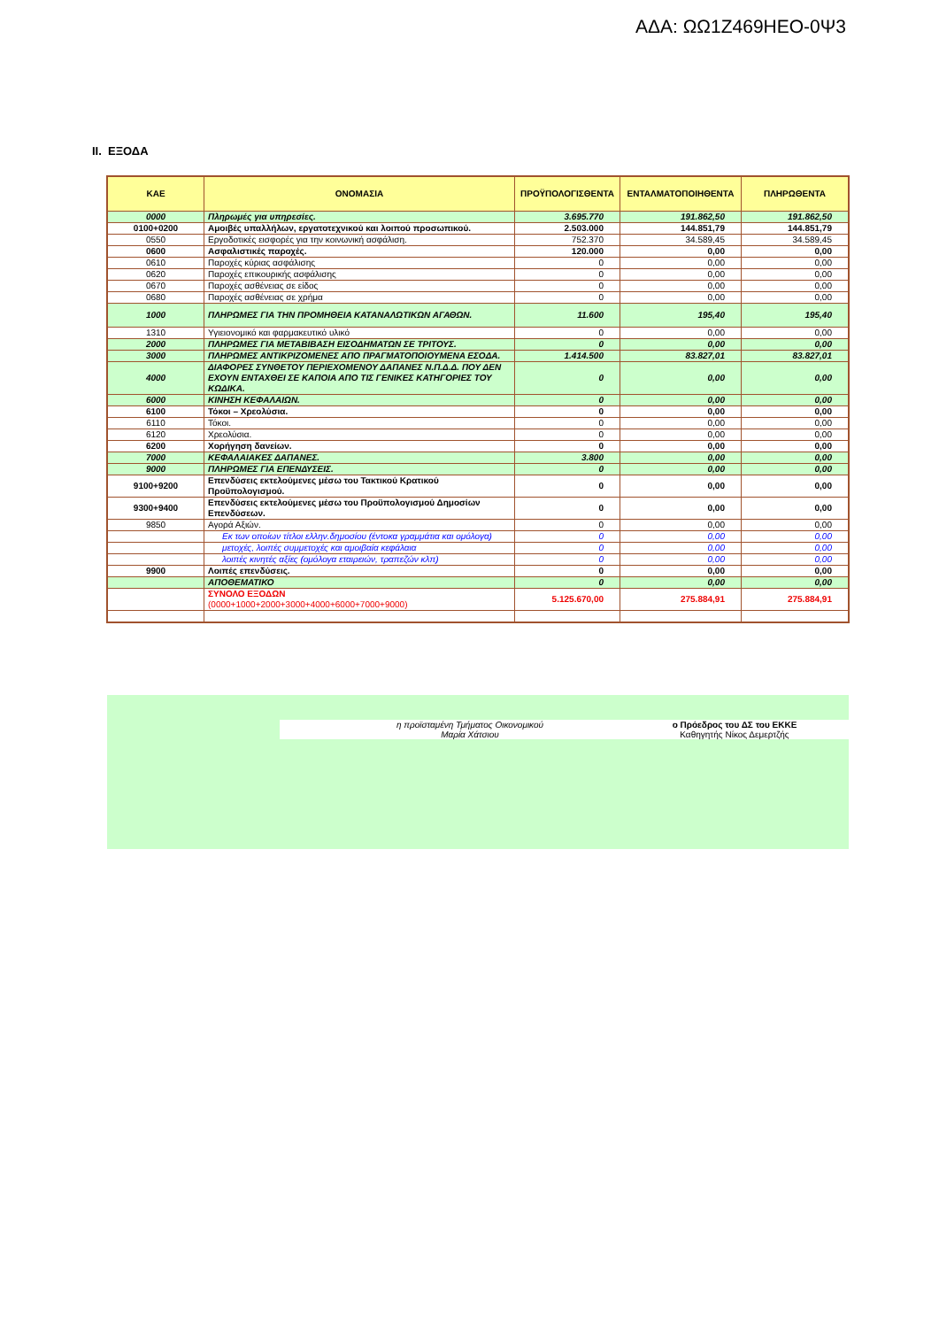ΑΔΑ: ΩΩ1Ζ469ΗΕΟ-0Ψ3
II. ΕΞΟΔΑ
| ΚΑΕ | ΟΝΟΜΑΣΙΑ | ΠΡΟΫΠΟΛΟΓΙΣΘΕΝΤΑ | ΕΝΤΑΛΜΑΤΟΠΟΙΗΘΕΝΤΑ | ΠΛΗΡΩΘΕΝΤΑ |
| --- | --- | --- | --- | --- |
| 0000 | Πληρωμές για υπηρεσίες. | 3.695.770 | 191.862,50 | 191.862,50 |
| 0100+0200 | Αμοιβές υπαλλήλων, εργατοτεχνικού και λοιπού προσωπικού. | 2.503.000 | 144.851,79 | 144.851,79 |
| 0550 | Εργοδοτικές εισφορές για την κοινωνική ασφάλιση. | 752.370 | 34.589,45 | 34.589,45 |
| 0600 | Ασφαλιστικές παροχές. | 120.000 | 0,00 | 0,00 |
| 0610 | Παροχές κύριας ασφάλισης | 0 | 0,00 | 0,00 |
| 0620 | Παροχές επικουρικής ασφάλισης | 0 | 0,00 | 0,00 |
| 0670 | Παροχές ασθένειας σε είδος | 0 | 0,00 | 0,00 |
| 0680 | Παροχές ασθένειας σε χρήμα | 0 | 0,00 | 0,00 |
| 1000 | ΠΛΗΡΩΜΕΣ ΓΙΑ ΤΗΝ ΠΡΟΜΗΘΕΙΑ ΚΑΤΑΝΑΛΩΤΙΚΩΝ ΑΓΑΘΩΝ. | 11.600 | 195,40 | 195,40 |
| 1310 | Υγιειονομικό και φαρμακευτικό υλικό | 0 | 0,00 | 0,00 |
| 2000 | ΠΛΗΡΩΜΕΣ ΓΙΑ ΜΕΤΑΒΙΒΑΣΗ ΕΙΣΟΔΗΜΑΤΩΝ ΣΕ ΤΡΙΤΟΥΣ. | 0 | 0,00 | 0,00 |
| 3000 | ΠΛΗΡΩΜΕΣ ΑΝΤΙΚΡΙΖΟΜΕΝΕΣ ΑΠΟ ΠΡΑΓΜΑΤΟΠΟΙΟΥΜΕΝΑ ΕΣΟΔΑ. | 1.414.500 | 83.827,01 | 83.827,01 |
| 4000 | ΔΙΑΦΟΡΕΣ ΣΥΝΘΕΤΟΥ ΠΕΡΙΕΧΟΜΕΝΟΥ ΔΑΠΑΝΕΣ Ν.Π.Δ.Δ. ΠΟΥ ΔΕΝ ΕΧΟΥΝ ΕΝΤΑΧΘΕΙ ΣΕ ΚΑΠΟΙΑ ΑΠΟ ΤΙΣ ΓΕΝΙΚΕΣ ΚΑΤΗΓΟΡΙΕΣ ΤΟΥ ΚΩΔΙΚΑ. | 0 | 0,00 | 0,00 |
| 6000 | ΚΙΝΗΣΗ ΚΕΦΑΛΑΙΩΝ. | 0 | 0,00 | 0,00 |
| 6100 | Τόκοι – Χρεολύσια. | 0 | 0,00 | 0,00 |
| 6110 | Τόκοι. | 0 | 0,00 | 0,00 |
| 6120 | Χρεολύσια. | 0 | 0,00 | 0,00 |
| 6200 | Χορήγηση δανείων. | 0 | 0,00 | 0,00 |
| 7000 | ΚΕΦΑΛΑΙΑΚΕΣ ΔΑΠΑΝΕΣ. | 3.800 | 0,00 | 0,00 |
| 9000 | ΠΛΗΡΩΜΕΣ ΓΙΑ ΕΠΕΝΔΥΣΕΙΣ. | 0 | 0,00 | 0,00 |
| 9100+9200 | Επενδύσεις εκτελούμενες μέσω του Τακτικού Κρατικού Προϋπολογισμού. | 0 | 0,00 | 0,00 |
| 9300+9400 | Επενδύσεις εκτελούμενες μέσω του Προϋπολογισμού Δημοσίων Επενδύσεων. | 0 | 0,00 | 0,00 |
| 9850 | Αγορά Αξιών. | 0 | 0,00 | 0,00 |
| | Εκ των οποίων τίτλοι ελλην.δημοσίου (έντοκα γραμμάτια και ομόλογα) | 0 | 0,00 | 0,00 |
| | μετοχές, λοιπές συμμετοχές και αμοιβαία κεφάλαια | 0 | 0,00 | 0,00 |
| | λοιπές κινητές αξίες (ομόλογα εταιρειών, τραπεζών κλπ) | 0 | 0,00 | 0,00 |
| 9900 | Λοιπές επενδύσεις. | 0 | 0,00 | 0,00 |
| | ΑΠΟΘΕΜΑΤΙΚΟ | 0 | 0,00 | 0,00 |
| | ΣΥΝΟΛΟ ΕΞΟΔΩΝ (0000+1000+2000+3000+4000+6000+7000+9000) | 5.125.670,00 | 275.884,91 | 275.884,91 |
η προϊσταμένη Τμήματος Οικονομικού
Μαρία Χάτσιου
ο Πρόεδρος του ΔΣ του ΕΚΚΕ
Καθηγητής Νίκος Δεμερτζής